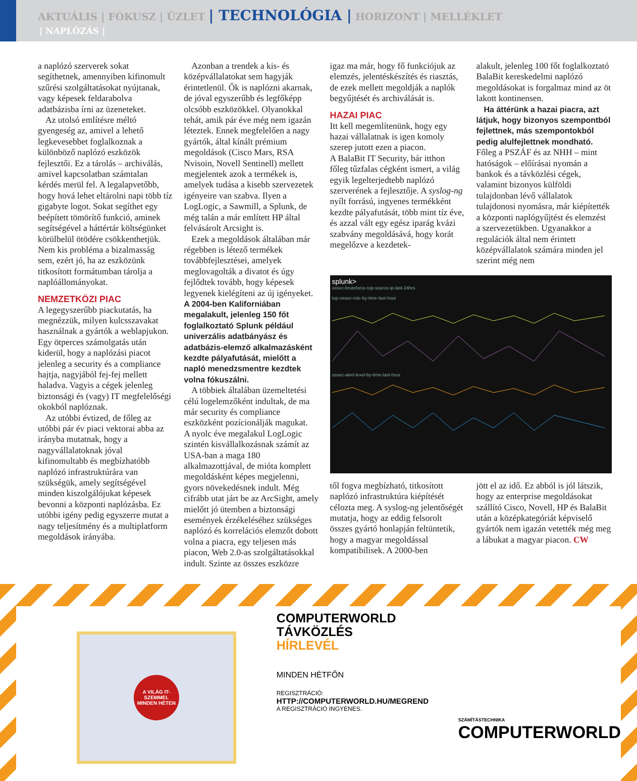AKTUÁLIS | FÓKUSZ | ÜZLET | TECHNOLÓGIA | HORIZONT | MELLÉKLET
| NAPLÓZÁS |
a naplózó szerverek sokat segíthetnek, amennyiben kifinomult szűrési szolgáltatásokat nyújtanak, vagy képesek feldarabolva adatbázisba írni az üzeneteket.
Az utolsó említésre méltó gyengeség az, amivel a lehető legkevesebbet foglalkoznak a különböző naplózó eszközök fejlesztői. Ez a tárolás – archiválás, amivel kapcsolatban számtalan kérdés merül fel. A legalapvetőbb, hogy hová lehet eltárolni napi több tíz gigabyte logot. Sokat segíthet egy beépített tömörítő funkció, aminek segítségével a háttértár költségünket körülbelül ötödére csökkenthetjük. Nem kis probléma a bizalmasság sem, ezért jó, ha az eszközünk titkosított formátumban tárolja a naplóállományokat.
NEMZETKÖZI PIAC
A legegyszerűbb piackutatás, ha megnézzük, milyen kulcsszavakat használnak a gyártók a weblapjukon. Egy ötperces számolgatás után kiderül, hogy a naplózási piacot jelenleg a security és a compliance hajtja, nagyjából fej-fej mellett haladva. Vagyis a cégek jelenleg biztonsági és (vagy) IT megfelelőségi okokból naplóznak.
Az utóbbi évtized, de főleg az utóbbi pár év piaci vektorai abba az irányba mutatnak, hogy a nagyvállalatoknak jóval kifinomultabb és megbízhatóbb naplózó infrastruktúrára van szükségük, amely segítségével minden kiszolgálójukat képesek bevonni a központi naplózásba. Ez utóbbi igény pedig egyszerre mutat a nagy teljesítmény és a multiplatform megoldások irányába.
Azonban a trendek a kis- és középvállalatokat sem hagyják érintetlenül. Ők is naplózni akarnak, de jóval egyszerűbb és legfőképp olcsóbb eszközökkel. Olyanokkal tehát, amik pár éve még nem igazán léteztek. Ennek megfelelően a nagy gyártók, által kínált prémium megoldások (Cisco Mars, RSA Nvisoin, Novell Sentinell) mellett megjelentek azok a termékek is, amelyek tudása a kisebb szervezetek igényeire van szabva. Ilyen a LogLogic, a Sawmill, a Splunk, de még talán a már említett HP által felvásárolt Arcsight is.
Ezek a megoldások általában már régebben is létező termékek továbbfejlesztései, amelyek meglovagolták a divatot és úgy fejlődtek tovább, hogy képesek legyenek kielégíteni az új igényeket. A 2004-ben Kaliforniában megalakult, jelenleg 150 főt foglalkoztató Splunk például univerzális adatbányász és adatbázis-elemző alkalmazásként kezdte pályafutását, mielőtt a napló menedzsmentre kezdtek volna fókuszálni.
A többiek általában üzemeltetési célú logelemzőként indultak, de ma már security és compliance eszközként pozícionálják magukat.
A nyolc éve megalakul LogLogic szintén kisvállalkozásnak számít az USA-ban a maga 180 alkalmazottjával, de mióta komplett megoldásként képes megjelenni, gyors növekedésnek indult. Még cifrább utat járt be az ArcSight, amely mielőtt jó ütemben a biztonsági események érzékeléséhez szükséges naplózó és korrelációs elemzőt dobott volna a piacra, egy teljesen más piacon, Web 2.0-as szolgáltatásokkal indult. Szinte az összes eszközre
igaz ma már, hogy fő funkciójuk az elemzés, jelentéskészítés és riasztás, de ezek mellett megoldják a naplók begyűjtését és archiválását is.
HAZAI PIAC
Itt kell megemlítenünk, hogy egy hazai vállalatnak is igen komoly szerep jutott ezen a piacon.
A BalaBit IT Security, bár itthon főleg tűzfalas cégként ismert, a világ egyik legelterjedtebb naplózó szerverének a fejlesztője. A syslog-ng nyílt forrású, ingyenes termékként kezdte pályafutását, több mint tíz éve, és azzal vált egy egész iparág kvázi szabvány megoldásává, hogy korát megelőzve a kezdetek-
alakult, jelenleg 100 főt foglalkoztató BalaBit kereskedelmi naplózó megoldásokat is forgalmaz mind az öt lakott kontinensen.
Ha áttérünk a hazai piacra, azt látjuk, hogy bizonyos szempontból fejlettnek, más szempontokból pedig alulfejlettnek mondható. Főleg a PSZÁF és az NHH – mint hatóságok – előírásai nyomán a bankok és a távközlési cégek, valamint bizonyos külföldi tulajdonban lévő vállalatok tulajdonosi nyomásra, már kiépítették a központi naplógyűjtést és elemzést a szervezetükben. Ugyanakkor a regulációk által nem érintett középvállalatok számára minden jel szerint még nem
splunk>
ossec-bruteforce-top-source-ip-last-24hrs
top-ossec-rule-by-time-last-hour
ossec-alert-level-by-time-last-hour
től fogva megbízható, titkosított naplózó infrastruktúra kiépítését célozta meg. A syslog-ng jelentőségét mutatja, hogy az eddig felsorolt összes gyártó honlapján feltüntetik, hogy a magyar megoldással kompatibilisek. A 2000-ben
jött el az idő. Ez abból is jól látszik, hogy az enterprise megoldásokat szállító Cisco, Novell, HP és BalaBit után a középkategóriát képviselő gyártók nem igazán vetették még meg a lábukat a magyar piacon. CW
A VILÁG IT-SZEMMEL MINDEN HÉTEN
COMPUTERWORLD
TÁVKÖZLÉS
HÍRLEVÉL
MINDEN HÉTFŐN
REGISZTRÁCIÓ:
HTTP://COMPUTERWORLD.HU/MEGREND
A REGISZTRÁCIÓ INGYENES.
SZÁMÍTÁSTECHNIKA
COMPUTERWORLD